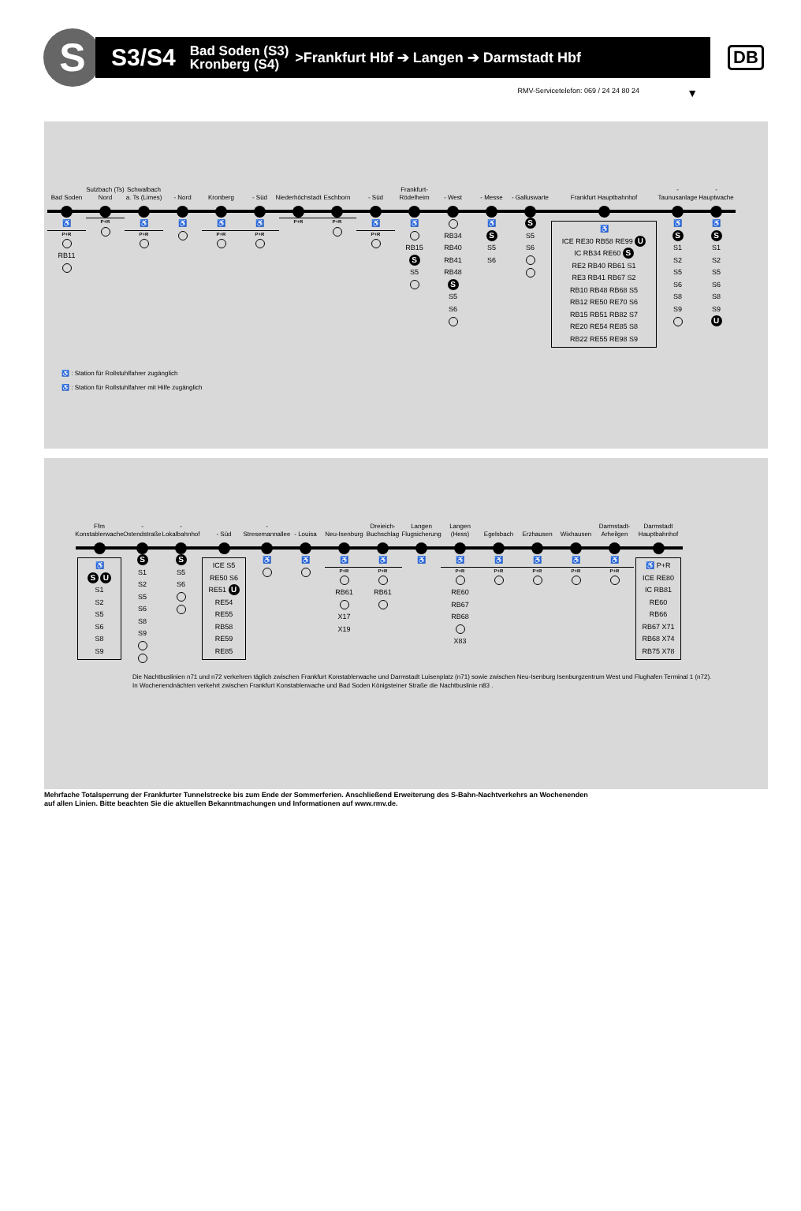S
S3/S4 Bad Soden (S3)
Kronberg (S4) >Frankfurt Hbf ➔ Langen ➔ Darmstadt Hbf
DB
RMV-Servicetelefon: 069 / 24 24 80 24 ▼
Bad Soden
♿
P+R
RB11
Sulzbach (Ts) Nord
P+R
Schwalbach a. Ts (Limes)
♿
P+R
- Nord
♿
Kronberg
♿
P+R
- Süd
♿
P+R
Niederhöchstadt
P+R
Eschborn
P+R
- Süd
♿
P+R
Frankfurt-Rödelheim
♿
RB15
S
S5
- West
RB34
RB40
RB41
RB48
S
S5
S6
- Messe
♿
S
S5
S6
- Galluswarte
S
S5
S6
Frankfurt Hauptbahnhof
♿
ICE RE30 RB58 RE99 U
IC RB34 RE60 S
RE2 RB40 RB61 S1
RE3 RB41 RB67 S2
RB10 RB48 RB68 S5
RB12 RE50 RE70 S6
RB15 RB51 RB82 S7
RE20 RE54 RE85 S8
RB22 RE55 RE98 S9
- Taunusanlage
♿
S
S1
S2
S5
S6
S8
S9
- Hauptwache
♿
S
S1
S2
S5
S6
S8
S9
U
♿ : Station für Rollstuhlfahrer zugänglich
♿ : Station für Rollstuhlfahrer mit Hilfe zugänglich
Ffm Konstablerwache
♿
S U
S1
S2
S5
S6
S8
S9
- Ostendstraße
S
S1
S2
S5
S6
S8
S9
- Lokalbahnhof
S
S5
S6
- Süd
ICE S5
RE50 S6
RE51 U
RE54
RE55
RB58
RE59
RE85
- Stresemannallee
♿
- Louisa
♿
Neu-Isenburg
♿
P+R
RB61
X17
X19
Dreieich-Buchschlag
♿
P+R
RB61
Langen Flugsicherung
♿
Langen (Hess)
♿
P+R
RE60
RB67
RB68
X83
Egelsbach
♿
P+R
Erzhausen
♿
P+R
Wixhausen
♿
P+R
Darmstadt-Arheilgen
♿
P+R
Darmstadt Hauptbahnhof
♿ P+R
ICE RE80
IC RB81
RE60
RB66
RB67 X71
RB68 X74
RB75 X78
Die Nachtbuslinien n71 und n72 verkehren täglich zwischen Frankfurt Konstablerwache und Darmstadt Luisenplatz (n71) sowie zwischen Neu-Isenburg Isenburgzentrum West und Flughafen Terminal 1 (n72).
In Wochenendnächten verkehrt zwischen Frankfurt Konstablerwache und Bad Soden Königsteiner Straße die Nachtbuslinie n83 .
Mehrfache Totalsperrung der Frankfurter Tunnelstrecke bis zum Ende der Sommerferien. Anschließend Erweiterung des S-Bahn-Nachtverkehrs an Wochenenden
auf allen Linien. Bitte beachten Sie die aktuellen Bekanntmachungen und Informationen auf www.rmv.de.